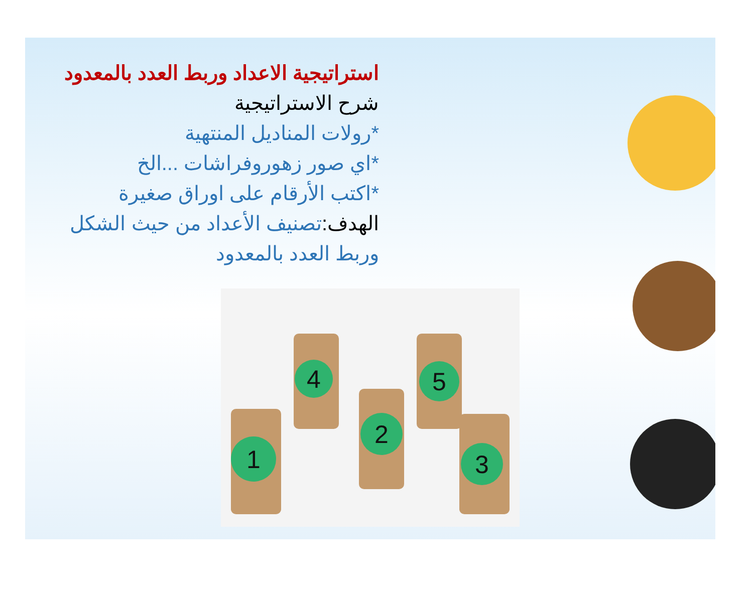استراتيجية الاعداد وربط العدد بالمعدود
شرح الاستراتيجية
*رولات المناديل المنتهية
*اي صور زهوروفراشات ...الخ
*اكتب الأرقام على اوراق صغيرة
الهدف:تصنيف الأعداد من حيث الشكل وربط العدد بالمعدود
1
4
2
5
3